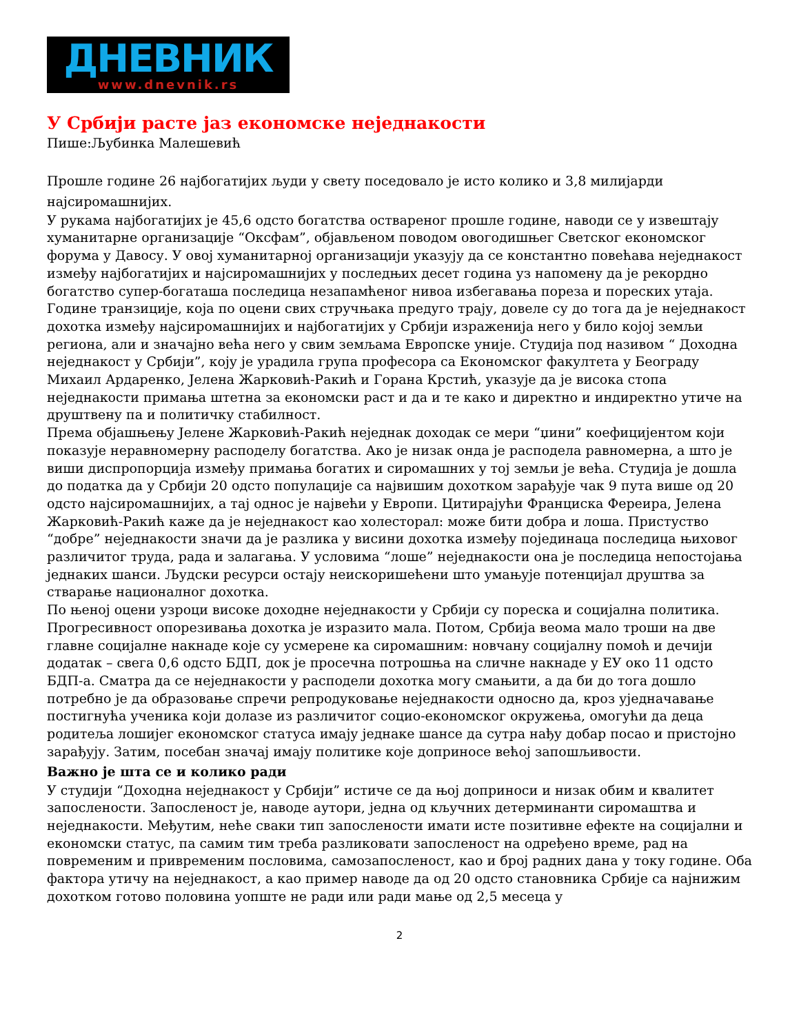ДНЕВНИК
www.dnevnik.rs
У Србији расте јаз економске неједнакости
Пише:Љубинка Малешевић
Прошле године 26 најбогатијих људи у свету поседовало је исто колико и 3,8 милијарди најсиромашнијих.
У рукама најбогатијих је 45,6 одсто богатства оствареног прошле године, наводи се у извештају хуманитарне организације “Оксфам”, објављеном поводом овогодишњег Светског економског форума у Давосу. У овој хуманитарној организацији указују да се константно повећава неједнакост између најбогатијих и најсиромашнијих у последњих десет година уз напомену да је рекордно богатство супер-богаташа последица незапамћеног нивоа избегавања пореза и пореских утаја. Године транзиције, која по оцени свих стручњака предуго трају, довеле су до тога да је неједнакост дохотка између најсиромашнијих и најбогатијих у Србији израженија него у било којој земљи региона, али и значајно већа него у свим земљама Европске уније. Студија под називом “ Доходна неједнакост у Србији”, коју је урадила група професора са Економског факултета у Београду Михаил Ардаренко, Јелена Жарковић-Ракић и Горана Крстић, указује да је висока стопа неједнакости примања штетна за економски раст и да и те како и директно и индиректно утиче на друштвену па и политичку стабилност.
Према објашњењу Јелене Жарковић-Ракић неједнак доходак се мери “џини” коефицијентом који показује неравномерну расподелу богатства. Ако је низак онда је расподела равномерна, а што је виши диспропорција између примања богатих и сиромашних у тој земљи је већа. Студија је дошла до податка да у Србији 20 одсто популације са највишим дохотком зарађује чак 9 пута више од 20 одсто најсиромашнијих, а тај однос је највећи у Европи. Цитирајући Франциска Фереира, Јелена Жарковић-Ракић каже да је неједнакост као холесторал: може бити добра и лоша. Пристуство “добре” неједнакости значи да је разлика у висини дохотка између појединаца последица њиховог различитог труда, рада и залагања. У условима “лоше” неједнакости она је последица непостојања једнаких шанси. Људски ресурси остају неискоришећени што умањује потенцијал друштва за стварање националног дохотка.
По њеној оцени узроци високе доходне неједнакости у Србији су пореска и социјална политика. Прогресивност опорезивања дохотка је изразито мала. Потом, Србија веома мало троши на две главне социјалне накнаде које су усмерене ка сиромашним: новчану социјалну помоћ и дечији додатак – свега 0,6 одсто БДП, док је просечна потрошња на сличне накнаде у ЕУ око 11 одсто БДП-а. Сматра да се неједнакости у расподели дохотка могу смањити, а да би до тога дошло потребно је да образовање спречи репродуковање неједнакости односно да, кроз уједначавање постигнућа ученика који долазе из различитог социо-економског окружења, омогући да деца родитеља лошијег економског статуса имају једнаке шансе да сутра нађу добар посао и пристојно зарађују. Затим, посебан значај имају политике које доприносе већој запошљивости.
Важно је шта се и колико ради
У студији “Доходна неједнакост у Србији” истиче се да њој доприноси и низак обим и квалитет запослености. Запосленост је, наводе аутори, једна од кључних детерминанти сиромаштва и неједнакости. Међутим, неће сваки тип запослености имати исте позитивне ефекте на социјални и економски статус, па самим тим треба разликовати запосленост на одређено време, рад на повременим и привременим пословима, самозапосленост, као и број радних дана у току године. Оба фактора утичу на неједнакост, а као пример наводе да од 20 одсто становника Србије са најнижим дохотком готово половина уопште не ради или ради мање од 2,5 месеца у
2